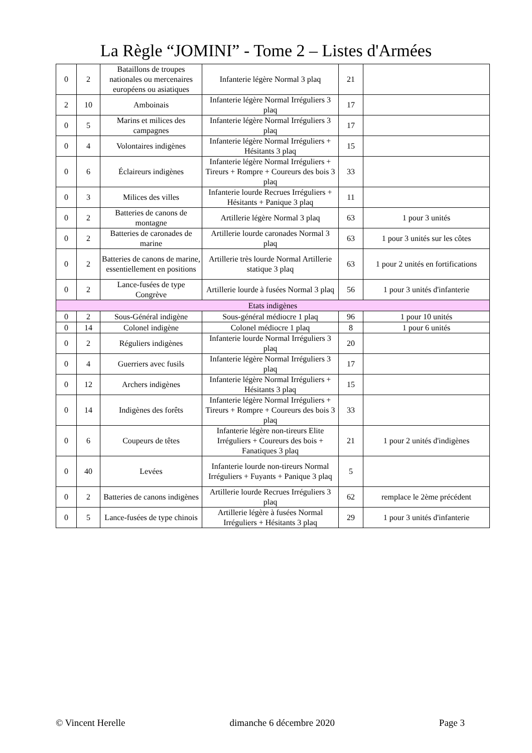La Règle “JOMINI” - Tome 2 – Listes d'Armées
| 0 | 2 | Bataillons de troupes nationales ou mercenaires européens ou asiatiques | Infanterie légère Normal 3 plaq | 21 | |
| 2 | 10 | Amboinais | Infanterie légère Normal Irréguliers 3 plaq | 17 | |
| 0 | 5 | Marins et milices des campagnes | Infanterie légère Normal Irréguliers 3 plaq | 17 | |
| 0 | 4 | Volontaires indigènes | Infanterie légère Normal Irréguliers + Hésitants 3 plaq | 15 | |
| 0 | 6 | Éclaireurs indigènes | Infanterie légère Normal Irréguliers + Tireurs + Rompre + Coureurs des bois 3 plaq | 33 | |
| 0 | 3 | Milices des villes | Infanterie lourde Recrues Irréguliers + Hésitants + Panique 3 plaq | 11 | |
| 0 | 2 | Batteries de canons de montagne | Artillerie légère Normal 3 plaq | 63 | 1 pour 3 unités |
| 0 | 2 | Batteries de caronades de marine | Artillerie lourde caronades Normal 3 plaq | 63 | 1 pour 3 unités sur les côtes |
| 0 | 2 | Batteries de canons de marine, essentiellement en positions | Artillerie très lourde Normal Artillerie statique 3 plaq | 63 | 1 pour 2 unités en fortifications |
| 0 | 2 | Lance-fusées de type Congrève | Artillerie lourde à fusées Normal 3 plaq | 56 | 1 pour 3 unités d'infanterie |
| Etats indigènes | | | | | |
| 0 | 2 | Sous-Général indigène | Sous-général médiocre 1 plaq | 96 | 1 pour 10 unités |
| 0 | 14 | Colonel indigène | Colonel médiocre 1 plaq | 8 | 1 pour 6 unités |
| 0 | 2 | Réguliers indigènes | Infanterie lourde Normal Irréguliers 3 plaq | 20 | |
| 0 | 4 | Guerriers avec fusils | Infanterie légère Normal Irréguliers 3 plaq | 17 | |
| 0 | 12 | Archers indigènes | Infanterie légère Normal Irréguliers + Hésitants 3 plaq | 15 | |
| 0 | 14 | Indigènes des forêts | Infanterie légère Normal Irréguliers + Tireurs + Rompre + Coureurs des bois 3 plaq | 33 | |
| 0 | 6 | Coupeurs de têtes | Infanterie légère non-tireurs Elite Irréguliers + Coureurs des bois + Fanatiques 3 plaq | 21 | 1 pour 2 unités d'indigènes |
| 0 | 40 | Levées | Infanterie lourde non-tireurs Normal Irréguliers + Fuyants + Panique 3 plaq | 5 | |
| 0 | 2 | Batteries de canons indigènes | Artillerie lourde Recrues Irréguliers 3 plaq | 62 | remplace le 2ème précédent |
| 0 | 5 | Lance-fusées de type chinois | Artillerie légère à fusées Normal Irréguliers + Hésitants 3 plaq | 29 | 1 pour 3 unités d'infanterie |
© Vincent Herelle dimanche 6 décembre 2020 Page 3